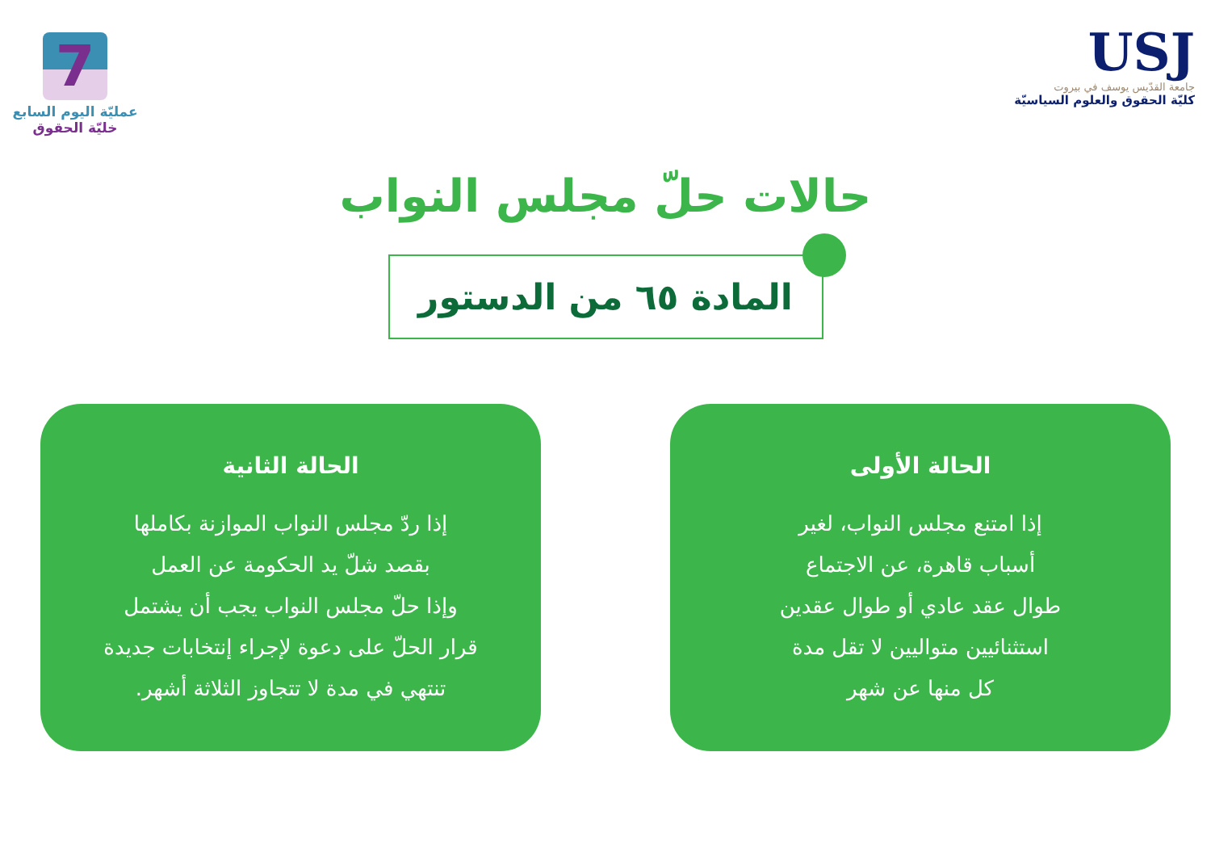7
عمليّة اليوم السابع
خليّة الحقوق
USJ
جامعة القدّيس يوسف في بيروت
كليّة الحقوق والعلوم السياسيّة
حالات حلّ مجلس النواب
المادة ٦٥ من الدستور
الحالة الأولى
إذا امتنع مجلس النواب، لغير
أسباب قاهرة، عن الاجتماع
طوال عقد عادي أو طوال عقدين
استثنائيين متواليين لا تقل مدة
كل منها عن شهر
الحالة الثانية
إذا ردّ مجلس النواب الموازنة بكاملها
بقصد شلّ يد الحكومة عن العمل
وإذا حلّ مجلس النواب يجب أن يشتمل
قرار الحلّ على دعوة لإجراء إنتخابات جديدة
تنتهي في مدة لا تتجاوز الثلاثة أشهر.